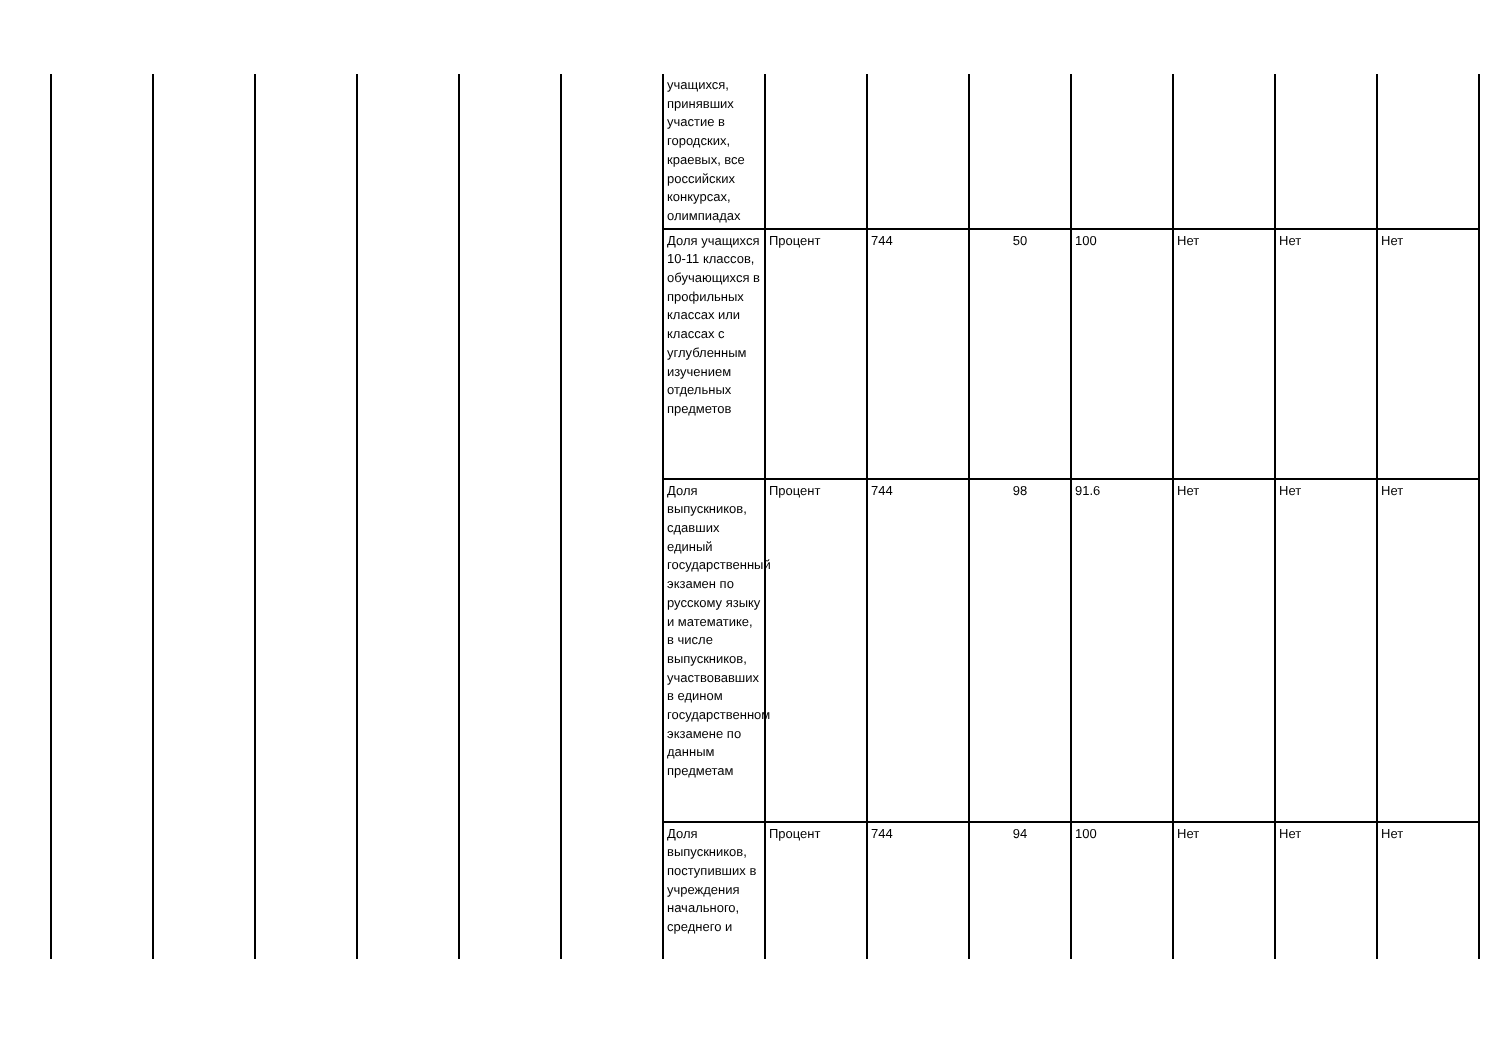| | | | | | | учащихся, принявших участие в городских, краевых, все российских конкурсах, олимпиадах | | | | | | | |
| | | | | | | Доля учащихся 10-11 классов, обучающихся в профильных классах или классах с углубленным изучением отдельных предметов | Процент | 744 | 50 | 100 | Нет | Нет | Нет |
| | | | | | | Доля выпускников, сдавших единый государственный экзамен по русскому языку и математике, в числе выпускников, участвовавших в едином государственном экзамене по данным предметам | Процент | 744 | 98 | 91.6 | Нет | Нет | Нет |
| | | | | | | Доля выпускников, поступивших в учреждения начального, среднего и | Процент | 744 | 94 | 100 | Нет | Нет | Нет |